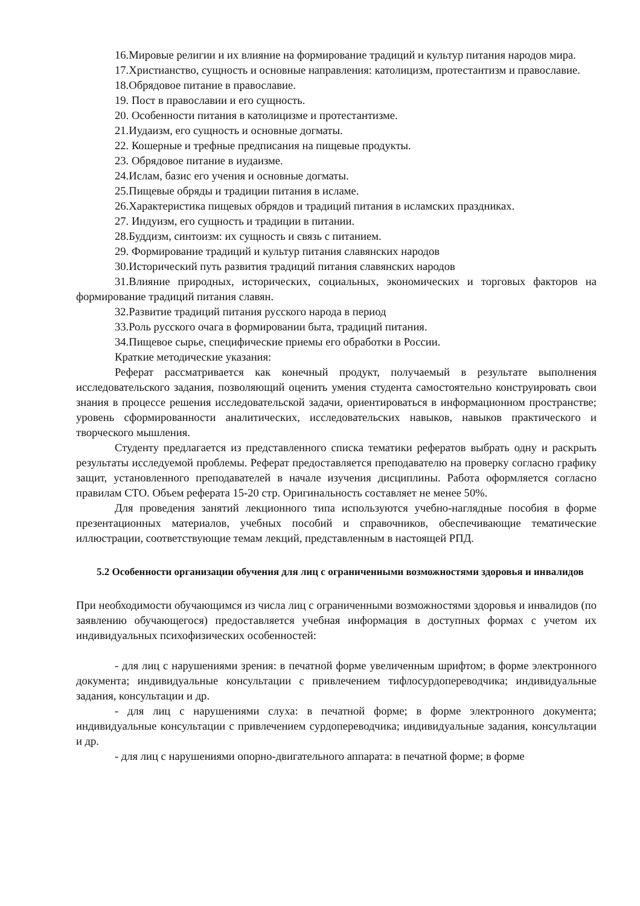16.Мировые религии и их влияние на формирование традиций и культур питания народов мира.
17.Христианство, сущность и основные направления: католицизм, протестантизм и православие.
18.Обрядовое питание в православие.
19. Пост в православии и его сущность.
20. Особенности питания в католицизме и протестантизме.
21.Иудаизм, его сущность и основные догматы.
22. Кошерные и трефные предписания на пищевые продукты.
23. Обрядовое питание в иудаизме.
24.Ислам, базис его учения и основные догматы.
25.Пищевые обряды и традиции питания в исламе.
26.Характеристика пищевых обрядов и традиций питания в исламских праздниках.
27. Индуизм, его сущность и традиции в питании.
28.Буддизм, синтоизм: их сущность и связь с питанием.
29. Формирование традиций и культур питания славянских народов
30.Исторический путь развития традиций питания славянских народов
31.Влияние природных, исторических, социальных, экономических и торговых факторов на формирование традиций питания славян.
32.Развитие традиций питания русского народа в период
33.Роль русского очага в формировании быта, традиций питания.
34.Пищевое сырье, специфические приемы его обработки в России.
Краткие методические указания:
Реферат рассматривается как конечный продукт, получаемый в результате выполнения исследовательского задания, позволяющий оценить умения студента самостоятельно конструировать свои знания в процессе решения исследовательской задачи, ориентироваться в информационном пространстве; уровень сформированности аналитических, исследовательских навыков, навыков практического и творческого мышления.
Студенту предлагается из представленного списка тематики рефератов выбрать одну и раскрыть результаты исследуемой проблемы. Реферат предоставляется преподавателю на проверку согласно графику защит, установленного преподавателей в начале изучения дисциплины. Работа оформляется согласно правилам СТО. Объем реферата 15-20 стр. Оригинальность составляет не менее 50%.
Для проведения занятий лекционного типа используются учебно-наглядные пособия в форме презентационных материалов, учебных пособий и справочников, обеспечивающие тематические иллюстрации, соответствующие темам лекций, представленным в настоящей РПД.
5.2 Особенности организации обучения для лиц с ограниченными возможностями здоровья и инвалидов
При необходимости обучающимся из числа лиц с ограниченными возможностями здоровья и инвалидов (по заявлению обучающегося) предоставляется учебная информация в доступных формах с учетом их индивидуальных психофизических особенностей:
- для лиц с нарушениями зрения: в печатной форме увеличенным шрифтом; в форме электронного документа; индивидуальные консультации с привлечением тифлосурдопереводчика; индивидуальные задания, консультации и др.
- для лиц с нарушениями слуха: в печатной форме; в форме электронного документа; индивидуальные консультации с привлечением сурдопереводчика; индивидуальные задания, консультации и др.
- для лиц с нарушениями опорно-двигательного аппарата: в печатной форме; в форме